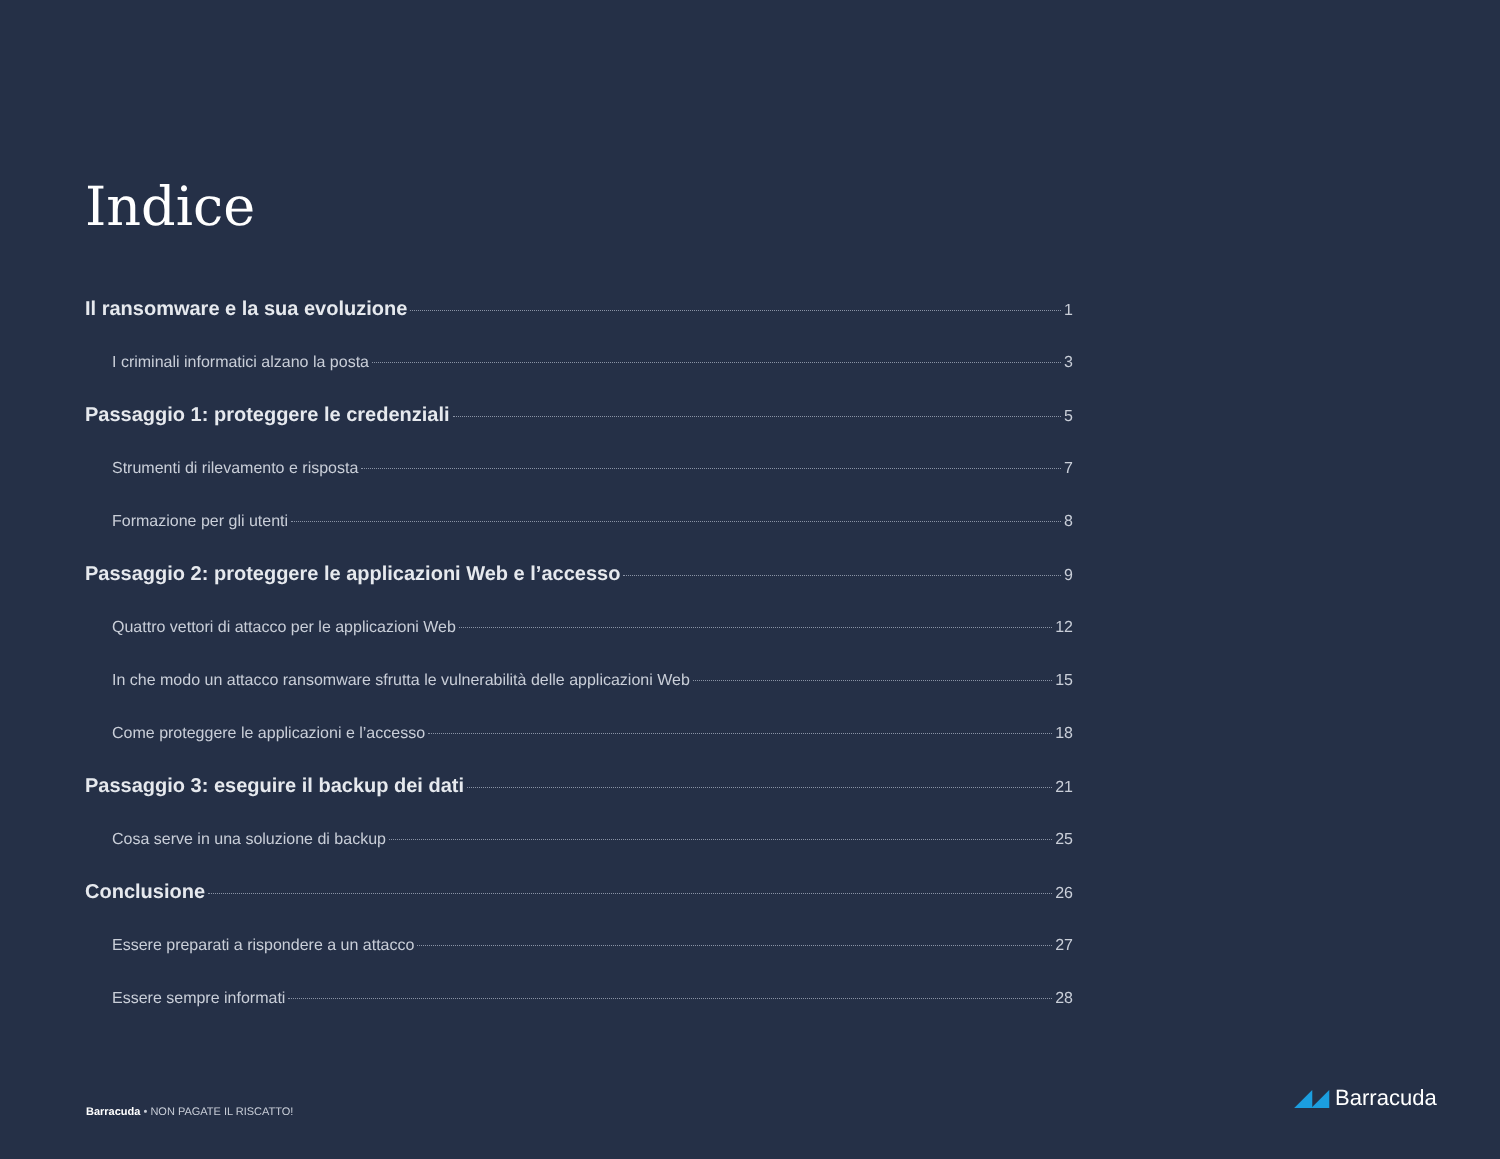Indice
Il ransomware e la sua evoluzione 1
I criminali informatici alzano la posta 3
Passaggio 1: proteggere le credenziali 5
Strumenti di rilevamento e risposta 7
Formazione per gli utenti 8
Passaggio 2: proteggere le applicazioni Web e l’accesso 9
Quattro vettori di attacco per le applicazioni Web 12
In che modo un attacco ransomware sfrutta le vulnerabilità delle applicazioni Web 15
Come proteggere le applicazioni e l’accesso 18
Passaggio 3: eseguire il backup dei dati 21
Cosa serve in una soluzione di backup 25
Conclusione 26
Essere preparati a rispondere a un attacco 27
Essere sempre informati 28
Barracuda • NON PAGATE IL RISCATTO!
◢◢ Barracuda